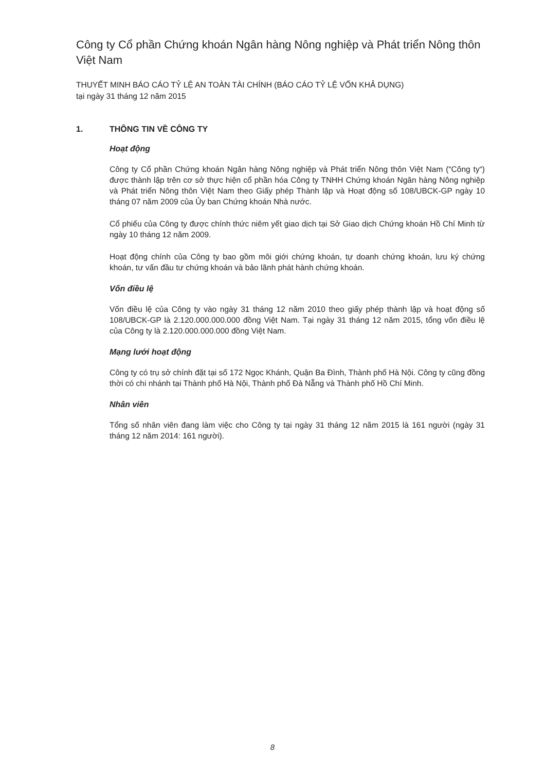Công ty Cổ phần Chứng khoán Ngân hàng Nông nghiệp và Phát triển Nông thôn Việt Nam
THUYẾT MINH BÁO CÁO TỶ LỆ AN TOÀN TÀI CHÍNH (BÁO CÁO TỶ LỆ VỐN KHẢ DỤNG)
tại ngày 31 tháng 12 năm 2015
1. THÔNG TIN VỀ CÔNG TY
Hoạt động
Công ty Cổ phần Chứng khoán Ngân hàng Nông nghiệp và Phát triển Nông thôn Việt Nam (“Công ty“) được thành lập trên cơ sở thực hiện cổ phần hóa Công ty TNHH Chứng khoán Ngân hàng Nông nghiệp và Phát triển Nông thôn Việt Nam theo Giấy phép Thành lập và Hoạt động số 108/UBCK-GP ngày 10 tháng 07 năm 2009 của Ủy ban Chứng khoán Nhà nước.
Cổ phiếu của Công ty được chính thức niêm yết giao dịch tại Sở Giao dịch Chứng khoán Hồ Chí Minh từ ngày 10 tháng 12 năm 2009.
Hoạt động chính của Công ty bao gồm môi giới chứng khoán, tự doanh chứng khoán, lưu ký chứng khoán, tư vấn đầu tư chứng khoán và bảo lãnh phát hành chứng khoán.
Vốn điều lệ
Vốn điều lệ của Công ty vào ngày 31 tháng 12 năm 2010 theo giấy phép thành lập và hoạt động số 108/UBCK-GP là 2.120.000.000.000 đồng Việt Nam. Tại ngày 31 tháng 12 năm 2015, tổng vốn điều lệ của Công ty là 2.120.000.000.000 đồng Việt Nam.
Mạng lưới hoạt động
Công ty có trụ sở chính đặt tại số 172 Ngọc Khánh, Quận Ba Đình, Thành phố Hà Nội. Công ty cũng đồng thời có chi nhánh tại Thành phố Hà Nội, Thành phố Đà Nẵng và Thành phố Hồ Chí Minh.
Nhân viên
Tổng số nhân viên đang làm việc cho Công ty tại ngày 31 tháng 12 năm 2015 là 161 người (ngày 31 tháng 12 năm 2014: 161 người).
8